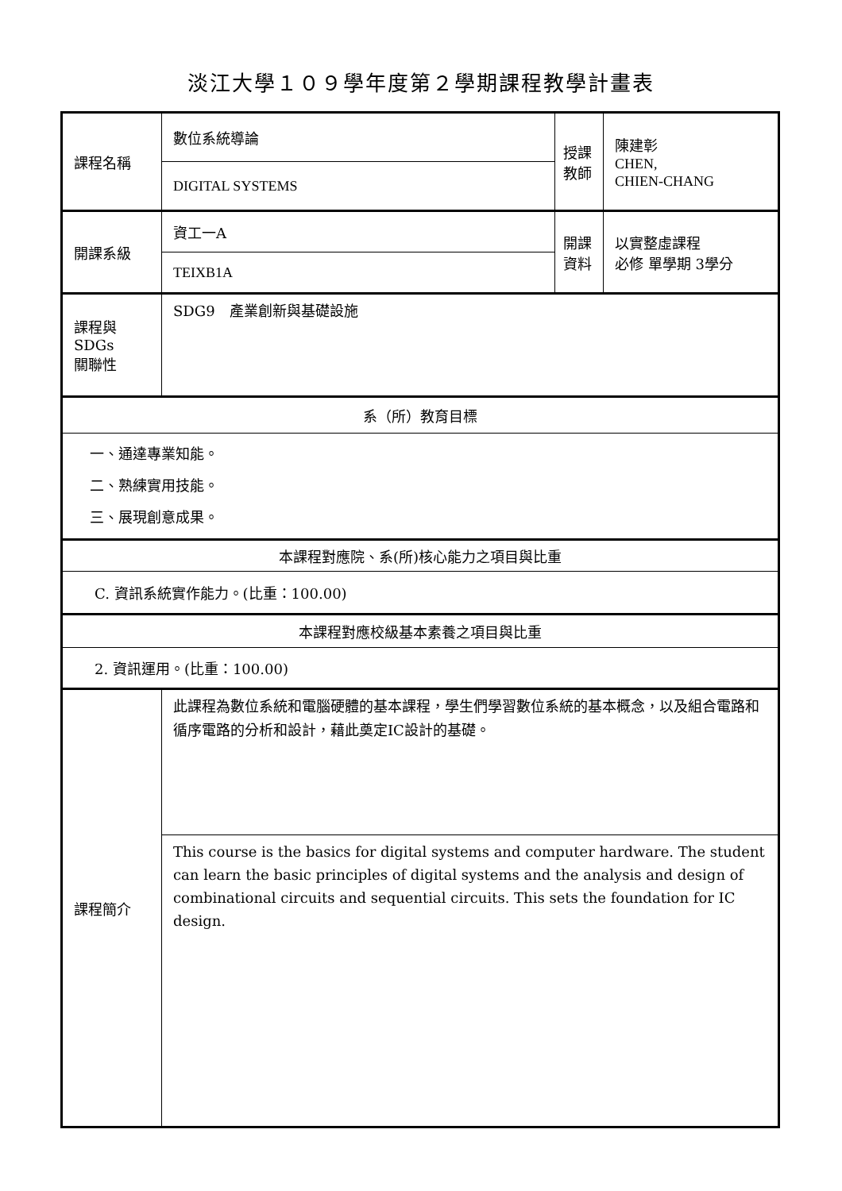淡江大學１０９學年度第２學期課程教學計畫表
| 課程名稱 | 數位系統導論 | 授課 教師 | 陳建彰 CHEN, CHIEN-CHANG |
| | DIGITAL SYSTEMS | | |
| 開課系級 | 資工一A | 開課 資料 | 以實整虛課程 必修 單學期 3學分 |
| | TEIXB1A | | |
| 課程與SDGs 關聯性 | SDG9 產業創新與基礎設施 | | |
| 系（所）教育目標 | | | |
| 一、通達專業知能。 二、熟練實用技能。 三、展現創意成果。 | | | |
| 本課程對應院、系(所)核心能力之項目與比重 | | | |
| C. 資訊系統實作能力。(比重：100.00) | | | |
| 本課程對應校級基本素養之項目與比重 | | | |
| 2. 資訊運用。(比重：100.00) | | | |
| 課程簡介 | 此課程為數位系統和電腦硬體的基本課程，學生們學習數位系統的基本概念，以及組合電路和循序電路的分析和設計，藉此奠定IC設計的基礎。 | | |
| | This course is the basics for digital systems and computer hardware. The student can learn the basic principles of digital systems and the analysis and design of combinational circuits and sequential circuits. This sets the foundation for IC design. | | |